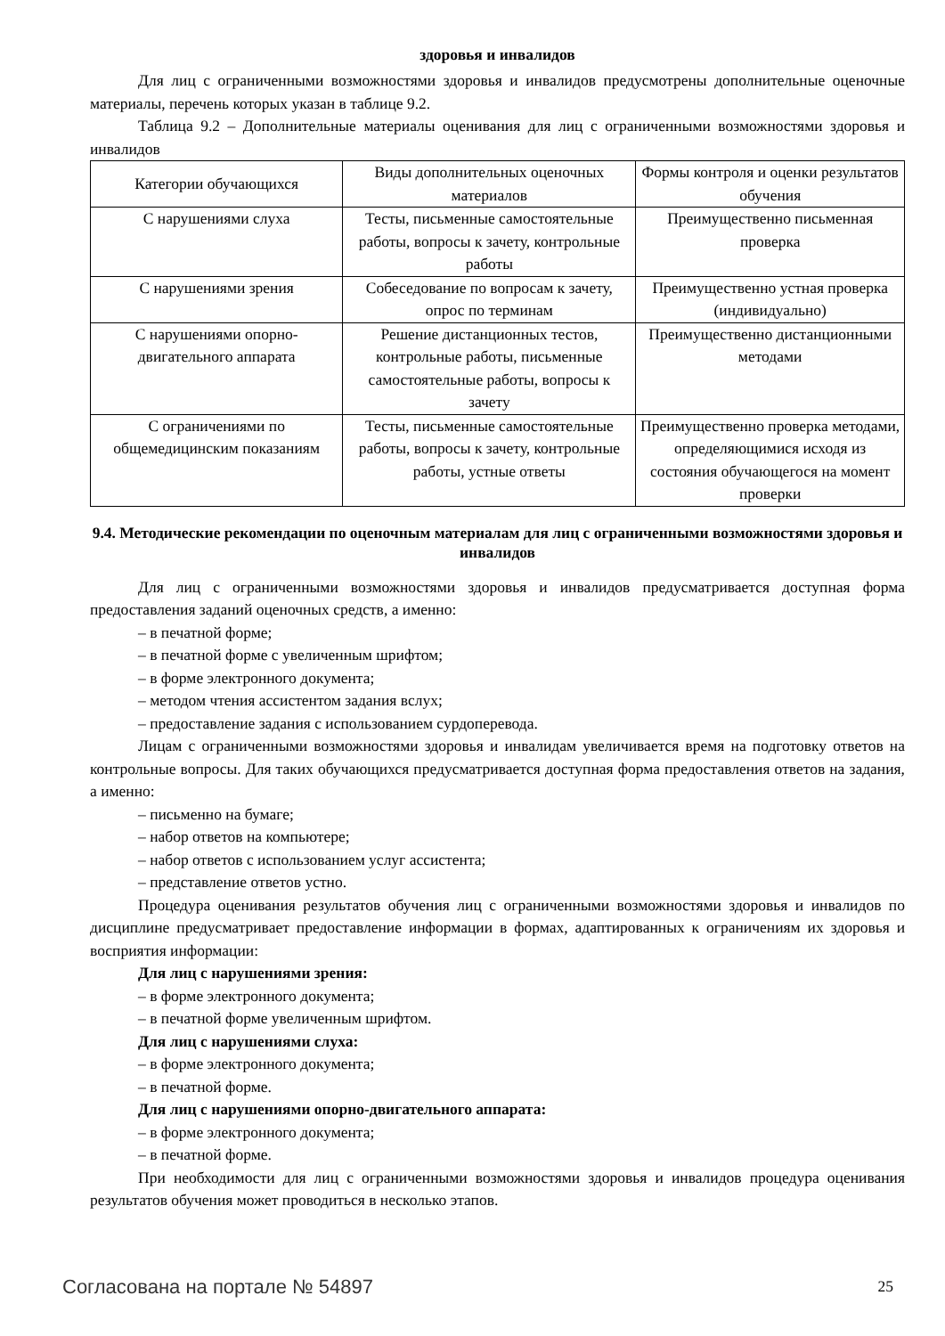здоровья и инвалидов
Для лиц с ограниченными возможностями здоровья и инвалидов предусмотрены дополнительные оценочные материалы, перечень которых указан в таблице 9.2.
Таблица 9.2 – Дополнительные материалы оценивания для лиц с ограниченными возможностями здоровья и инвалидов
| Категории обучающихся | Виды дополнительных оценочных материалов | Формы контроля и оценки результатов обучения |
| --- | --- | --- |
| С нарушениями слуха | Тесты, письменные самостоятельные работы, вопросы к зачету, контрольные работы | Преимущественно письменная проверка |
| С нарушениями зрения | Собеседование по вопросам к зачету, опрос по терминам | Преимущественно устная проверка (индивидуально) |
| С нарушениями опорно-двигательного аппарата | Решение дистанционных тестов, контрольные работы, письменные самостоятельные работы, вопросы к зачету | Преимущественно дистанционными методами |
| С ограничениями по общемедицинским показаниям | Тесты, письменные самостоятельные работы, вопросы к зачету, контрольные работы, устные ответы | Преимущественно проверка методами, определяющимися исходя из состояния обучающегося на момент проверки |
9.4. Методические рекомендации по оценочным материалам для лиц с ограниченными возможностями здоровья и инвалидов
Для лиц с ограниченными возможностями здоровья и инвалидов предусматривается доступная форма предоставления заданий оценочных средств, а именно:
– в печатной форме;
– в печатной форме с увеличенным шрифтом;
– в форме электронного документа;
– методом чтения ассистентом задания вслух;
– предоставление задания с использованием сурдоперевода.
Лицам с ограниченными возможностями здоровья и инвалидам увеличивается время на подготовку ответов на контрольные вопросы. Для таких обучающихся предусматривается доступная форма предоставления ответов на задания, а именно:
– письменно на бумаге;
– набор ответов на компьютере;
– набор ответов с использованием услуг ассистента;
– представление ответов устно.
Процедура оценивания результатов обучения лиц с ограниченными возможностями здоровья и инвалидов по дисциплине предусматривает предоставление информации в формах, адаптированных к ограничениям их здоровья и восприятия информации:
Для лиц с нарушениями зрения:
– в форме электронного документа;
– в печатной форме увеличенным шрифтом.
Для лиц с нарушениями слуха:
– в форме электронного документа;
– в печатной форме.
Для лиц с нарушениями опорно-двигательного аппарата:
– в форме электронного документа;
– в печатной форме.
При необходимости для лиц с ограниченными возможностями здоровья и инвалидов процедура оценивания результатов обучения может проводиться в несколько этапов.
Согласована на портале № 54897 25